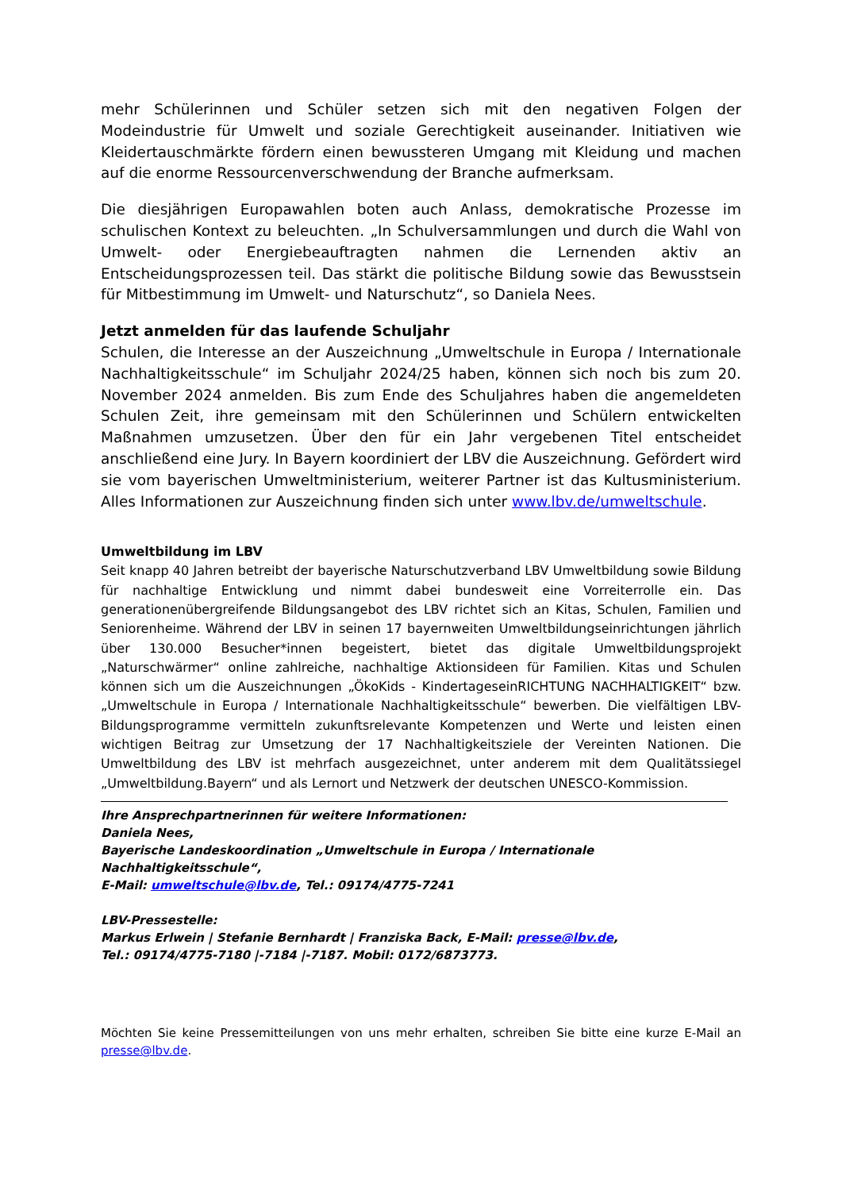mehr Schülerinnen und Schüler setzen sich mit den negativen Folgen der Modeindustrie für Umwelt und soziale Gerechtigkeit auseinander. Initiativen wie Kleidertauschmärkte fördern einen bewussteren Umgang mit Kleidung und machen auf die enorme Ressourcenverschwendung der Branche aufmerksam.
Die diesjährigen Europawahlen boten auch Anlass, demokratische Prozesse im schulischen Kontext zu beleuchten. „In Schulversammlungen und durch die Wahl von Umwelt- oder Energiebeauftragten nahmen die Lernenden aktiv an Entscheidungsprozessen teil. Das stärkt die politische Bildung sowie das Bewusstsein für Mitbestimmung im Umwelt- und Naturschutz“, so Daniela Nees.
Jetzt anmelden für das laufende Schuljahr
Schulen, die Interesse an der Auszeichnung „Umweltschule in Europa / Internationale Nachhaltigkeitsschule“ im Schuljahr 2024/25 haben, können sich noch bis zum 20. November 2024 anmelden. Bis zum Ende des Schuljahres haben die angemeldeten Schulen Zeit, ihre gemeinsam mit den Schülerinnen und Schülern entwickelten Maßnahmen umzusetzen. Über den für ein Jahr vergebenen Titel entscheidet anschließend eine Jury. In Bayern koordiniert der LBV die Auszeichnung. Gefördert wird sie vom bayerischen Umweltministerium, weiterer Partner ist das Kultusministerium. Alles Informationen zur Auszeichnung finden sich unter www.lbv.de/umweltschule.
Umweltbildung im LBV
Seit knapp 40 Jahren betreibt der bayerische Naturschutzverband LBV Umweltbildung sowie Bildung für nachhaltige Entwicklung und nimmt dabei bundesweit eine Vorreiterrolle ein. Das generationenübergreifende Bildungsangebot des LBV richtet sich an Kitas, Schulen, Familien und Seniorenheime. Während der LBV in seinen 17 bayernweiten Umweltbildungseinrichtungen jährlich über 130.000 Besucher*innen begeistert, bietet das digitale Umweltbildungsprojekt „Naturschwärmer“ online zahlreiche, nachhaltige Aktionsideen für Familien. Kitas und Schulen können sich um die Auszeichnungen „ÖkoKids - KindertageseinRICHTUNG NACHHALTIGKEIT“ bzw. „Umweltschule in Europa / Internationale Nachhaltigkeitsschule“ bewerben. Die vielfältigen LBV-Bildungsprogramme vermitteln zukunftsrelevante Kompetenzen und Werte und leisten einen wichtigen Beitrag zur Umsetzung der 17 Nachhaltigkeitsziele der Vereinten Nationen. Die Umweltbildung des LBV ist mehrfach ausgezeichnet, unter anderem mit dem Qualitätssiegel „Umweltbildung.Bayern“ und als Lernort und Netzwerk der deutschen UNESCO-Kommission.
Ihre Ansprechpartnerinnen für weitere Informationen:
Daniela Nees,
Bayerische Landeskoordination „Umweltschule in Europa / Internationale Nachhaltigkeitsschule“,
E-Mail: umweltschule@lbv.de, Tel.: 09174/4775-7241
LBV-Pressestelle:
Markus Erlwein | Stefanie Bernhardt | Franziska Back, E-Mail: presse@lbv.de,
Tel.: 09174/4775-7180 |-7184 |-7187. Mobil: 0172/6873773.
Möchten Sie keine Pressemitteilungen von uns mehr erhalten, schreiben Sie bitte eine kurze E-Mail an presse@lbv.de.